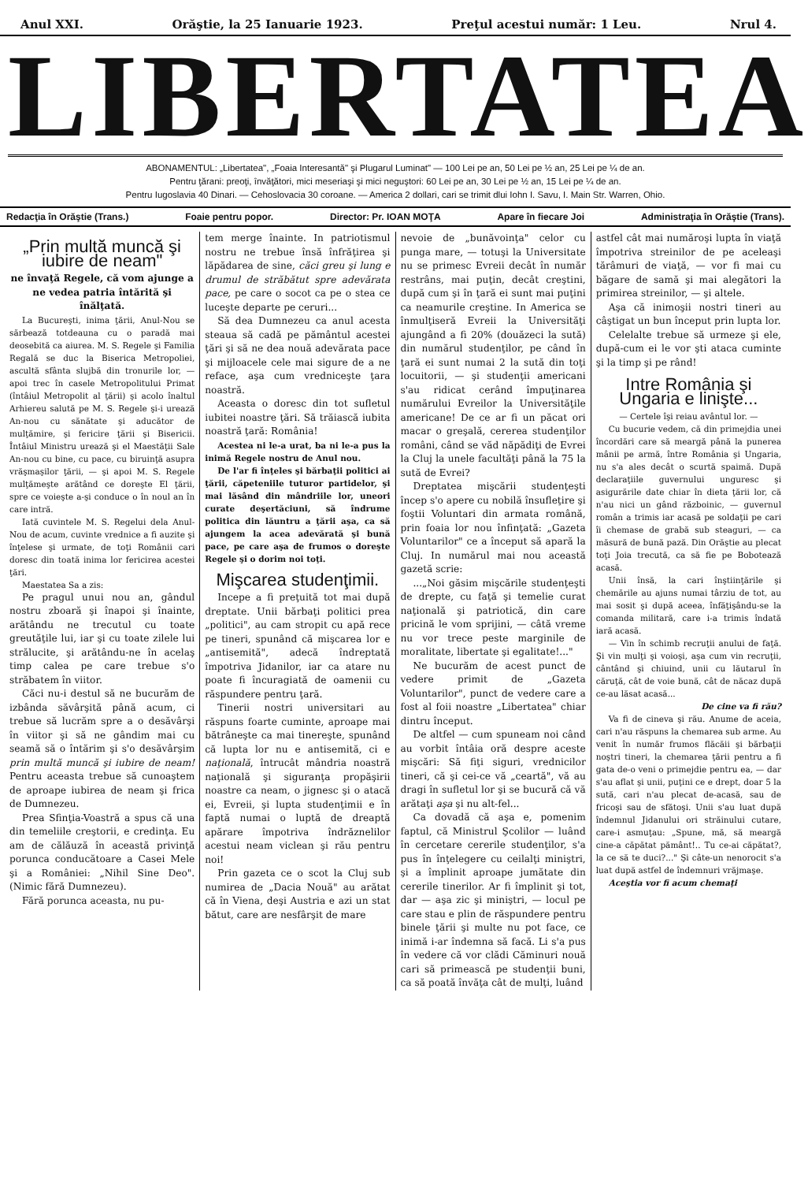Anul XXI. Orăştie, la 25 Ianuarie 1923. Preţul acestui număr: 1 Leu. Nrul 4.
LIBERTATEA
ABONAMENTUL: „Libertatea", „Foaia Interesantă" şi Plugarul Luminat" — 100 Lei pe an, 50 Lei pe ½ an, 25 Lei pe ¼ de an.
Pentru ţărani: preoţi, învăţători, mici meseriaşi şi mici neguştori: 60 Lei pe an, 30 Lei pe ½ an, 15 Lei pe ¼ de an.
Pentru Iugoslavia 40 Dinari. — Cehoslovacia 30 coroane. — America 2 dollari, cari se trimit dlui Iohn I. Savu, I. Main Str. Warren, Ohio.
Redacţia în Orăştie (Trans.) Foaie pentru popor. Director: Pr. IOAN MOŢA Apare în fiecare Joi Administraţia în Orăştie (Trans).
„Prin multă muncă şi iubire de neam"
ne învaţă Regele, că vom ajunge a ne vedea patria întărită şi înălţată.
La Bucureşti, inima ţării, Anul-Nou se sărbează totdeauna cu o paradă mai deosebită ca aiurea. M. S. Regele şi Familia Regală se duc la Biserica Metropoliei, ascultă sfânta slujbă din tronurile lor, — apoi trec în casele Metropolitului Primat (întâiul Metropolit al ţării) şi acolo înaltul Arhiereu salută pe M. S. Regele şi-i urează An-nou cu sănătate şi aducător de mulţămire, şi fericire ţării şi Bisericii. Întâiul Ministru urează şi el Maestăţii Sale An-nou cu bine, cu pace, cu biruinţă asupra vrăşmaşilor ţării, — şi apoi M. S. Regele mulţămeşte arătând ce doreşte El ţării, spre ce voieşte a-şi conduce o în noul an în care intră.
Iată cuvintele M. S. Regelui dela Anul-Nou de acum, cuvinte vrednice a fi auzite şi înţelese şi urmate, de toţi Românii cari doresc din toată inima lor fericirea acestei ţări.
Maestatea Sa a zis:
Pe pragul unui nou an, gândul nostru zboară şi înapoi şi înainte, arătându ne trecutul cu toate greutăţile lui, iar şi cu toate zilele lui strălucite, şi arătându-ne în acelaş timp calea pe care trebue s'o străbatem în viitor.
Căci nu-i destul să ne bucurăm de izbânda săvârşită până acum, ci trebue să lucrăm spre a o desăvârşi în viitor şi să ne gândim mai cu seamă să o întărim şi s'o desăvârşim prin multă muncă şi iubire de neam! Pentru aceasta trebue să cunoaştem de aproape iubirea de neam şi frica de Dumnezeu.
Prea Sfinţia-Voastră a spus că una din temeliile creştorii, e credinţa. Eu am de călăuză în această privinţă porunca conducătoare a Casei Mele şi a României: „Nihil Sine Deo". (Nimic fără Dumnezeu).
Fără porunca aceasta, nu pu-
tem merge înainte. In patriotismul nostru ne trebue însă înfrăţirea şi lăpădarea de sine, căci greu şi lung e drumul de străbătut spre adevărata pace, pe care o socot ca pe o stea ce luceşte departe pe ceruri...
Să dea Dumnezeu ca anul acesta steaua să cadă pe pământul acestei ţări şi să ne dea nouă adevărata pace şi mijloacele cele mai sigure de a ne reface, aşa cum vredniceşte ţara noastră.
Aceasta o doresc din tot sufletul iubitei noastre ţări. Să trăiască iubita noastră ţară: România!
Acestea ni le-a urat, ba ni le-a pus la inimă Regele nostru de Anul nou.
De l'ar fi înţeles şi bărbaţii politici ai ţării, căpeteniile tuturor partidelor, şi mai lăsând din mândriile lor, uneori curate deşertăciuni, să îndrume politica din lăuntru a ţării aşa, ca să ajungem la acea adevărată şi bună pace, pe care aşa de frumos o doreşte Regele şi o dorim noi toţi.
Mişcarea studenţimii.
Incepe a fi preţuită tot mai după dreptate. Unii bărbaţi politici prea „politici", au cam stropit cu apă rece pe tineri, spunând că mişcarea lor e „antisemită", adecă îndreptată împotriva Jidanilor, iar ca atare nu poate fi încuragiată de oamenii cu răspundere pentru ţară.
Tinerii nostri universitari au răspuns foarte cuminte, aproape mai bătrâneşte ca mai tinereşte, spunând că lupta lor nu e antisemită, ci e naţională, întrucât mândria noastră naţională şi siguranţa propăşirii noastre ca neam, o jignesc şi o atacă ei, Evreii, şi lupta studenţimii e în faptă numai o luptă de dreaptă apărare împotriva îndrăznelilor acestui neam viclean şi rău pentru noi!
Prin gazeta ce o scot la Cluj sub numirea de „Dacia Nouă" au arătat că în Viena, deşi Austria e azi un stat bătut, care are nesfârşit de mare
nevoie de „bunăvoinţa" celor cu punga mare, — totuşi la Universitate nu se primesc Evreii decât în număr restrâns, mai puţin, decât creştini, după cum şi în ţară ei sunt mai puţini ca neamurile creştine. In America se înmulţiseră Evreii la Universităţi ajungând a fi 20% (douăzeci la sută) din numărul studenţilor, pe când în ţară ei sunt numai 2 la sută din toţi locuitorii, — şi studenţii americani s'au ridicat cerând împuţinarea numărului Evreilor la Universităţile americane! De ce ar fi un păcat ori macar o greşală, cererea studenţilor români, când se văd năpădiţi de Evrei la Cluj la unele facultăţi până la 75 la sută de Evrei?
Dreptatea mişcării studenţeşti încep s'o apere cu nobilă însufleţire şi foştii Voluntari din armata română, prin foaia lor nou înfinţată: „Gazeta Voluntarilor" ce a început să apară la Cluj. In numărul mai nou această gazetă scrie:
...„Noi găsim mişcările studenţeşti de drepte, cu faţă şi temelie curat naţională şi patriotică, din care pricină le vom sprijini, — câtă vreme nu vor trece peste marginile de moralitate, libertate şi egalitate!..."
Ne bucurăm de acest punct de vedere primit de „Gazeta Voluntarilor", punct de vedere care a fost al foii noastre „Libertatea" chiar dintru început.
De altfel — cum spuneam noi când au vorbit întâia oră despre aceste mişcări: Să fiţi siguri, vrednicilor tineri, că şi cei-ce vă „ceartă", vă au dragi în sufletul lor şi se bucură că vă arătaţi aşa şi nu alt-fel...
Ca dovadă că aşa e, pomenim faptul, că Ministrul Şcolilor — luând în cercetare cererile studenţilor, s'a pus în înţelegere cu ceilalţi miniştri, şi a împlinit aproape jumătate din cererile tinerilor. Ar fi împlinit şi tot, dar — aşa zic şi miniştri, — locul pe care stau e plin de răspundere pentru binele ţării şi multe nu pot face, ce inimă i-ar îndemna să facă. Li s'a pus în vedere că vor clădi Căminuri nouă cari să primească pe studenţii buni, ca să poată învăţa cât de mulţi, luând
astfel cât mai număroşi lupta în viaţă împotriva streinilor de pe aceleaşi tărâmuri de viaţă, — vor fi mai cu băgare de samă şi mai alegători la primirea streinilor, — şi altele.
Aşa că inimoşii nostri tineri au câştigat un bun început prin lupta lor.
Celelalte trebue să urmeze şi ele, după-cum ei le vor şti ataca cuminte şi la timp şi pe rând!
Intre România şi Ungaria e linişte...
— Certele îşi reiau avântul lor. —
Cu bucurie vedem, că din primejdia unei încordări care să meargă până la punerea mânii pe armă, între România şi Ungaria, nu s'a ales decât o scurtă spaimă. După declaraţiile guvernului unguresc şi asigurările date chiar în dieta ţării lor, că n'au nici un gând războinic, — guvernul român a trimis iar acasă pe soldaţii pe cari îi chemase de grabă sub steaguri, — ca măsură de bună pază. Din Orăştie au plecat toţi Joia trecută, ca să fie pe Bobotează acasă.
Unii însă, la cari înştiinţările şi chemările au ajuns numai târziu de tot, au mai sosit şi după aceea, înfăţişându-se la comanda militară, care i-a trimis îndată iară acasă.
— Vin în schimb recruţii anului de faţă. Şi vin mulţi şi voioşi, aşa cum vin recruţii, cântând şi chiuind, unii cu lăutarul în căruţă, cât de voie bună, cât de năcaz după ce-au lăsat acasă...
De cine va fi rău?
Va fi de cineva şi rău. Anume de aceia, cari n'au răspuns la chemarea sub arme. Au venit în număr frumos flăcăii şi bărbaţii noştri tineri, la chemarea ţării pentru a fi gata de-o veni o primejdie pentru ea, — dar s'au aflat şi unii, puţini ce e drept, doar 5 la sută, cari n'au plecat de-acasă, sau de fricoşi sau de sfătoşi. Unii s'au luat după îndemnul Jidanului ori străinului cutare, care-i asmuţau: „Spune, mă, să meargă cine-a căpătat pământ!.. Tu ce-ai căpătat?, la ce să te duci?..." Şi câte-un nenorocit s'a luat după astfel de îndemnuri vrăjmaşe.
Aceştia vor fi acum chemaţi